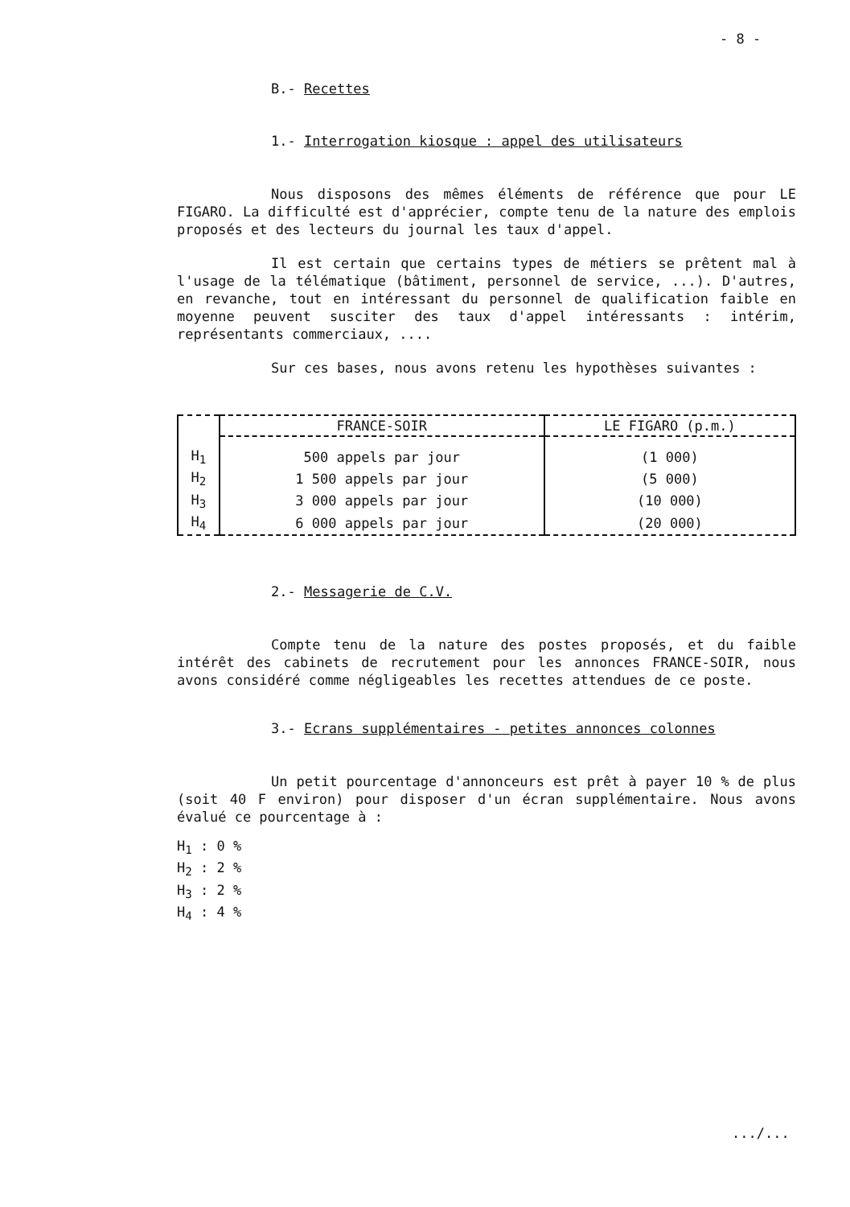- 8 -
B.- Recettes
1.- Interrogation kiosque : appel des utilisateurs
Nous disposons des mêmes éléments de référence que pour LE FIGARO. La difficulté est d'apprécier, compte tenu de la nature des emplois proposés et des lecteurs du journal les taux d'appel.
Il est certain que certains types de métiers se prêtent mal à l'usage de la télématique (bâtiment, personnel de service, ...). D'autres, en revanche, tout en intéressant du personnel de qualification faible en moyenne peuvent susciter des taux d'appel intéressants : intérim, représentants commerciaux, ....
Sur ces bases, nous avons retenu les hypothèses suivantes :
| | FRANCE-SOIR | LE FIGARO (p.m.) |
| --- | --- | --- |
| H<sub>1</sub> | 500 appels par jour | (1 000) |
| H<sub>2</sub> | 1 500 appels par jour | (5 000) |
| H<sub>3</sub> | 3 000 appels par jour | (10 000) |
| H<sub>4</sub> | 6 000 appels par jour | (20 000) |
2.- Messagerie de C.V.
Compte tenu de la nature des postes proposés, et du faible intérêt des cabinets de recrutement pour les annonces FRANCE-SOIR, nous avons considéré comme négligeables les recettes attendues de ce poste.
3.- Ecrans supplémentaires - petites annonces colonnes
Un petit pourcentage d'annonceurs est prêt à payer 10 % de plus (soit 40 F environ) pour disposer d'un écran supplémentaire. Nous avons évalué ce pourcentage à :
H<sub>1</sub> : 0 %
H<sub>2</sub> : 2 %
H<sub>3</sub> : 2 %
H<sub>4</sub> : 4 %
.../...